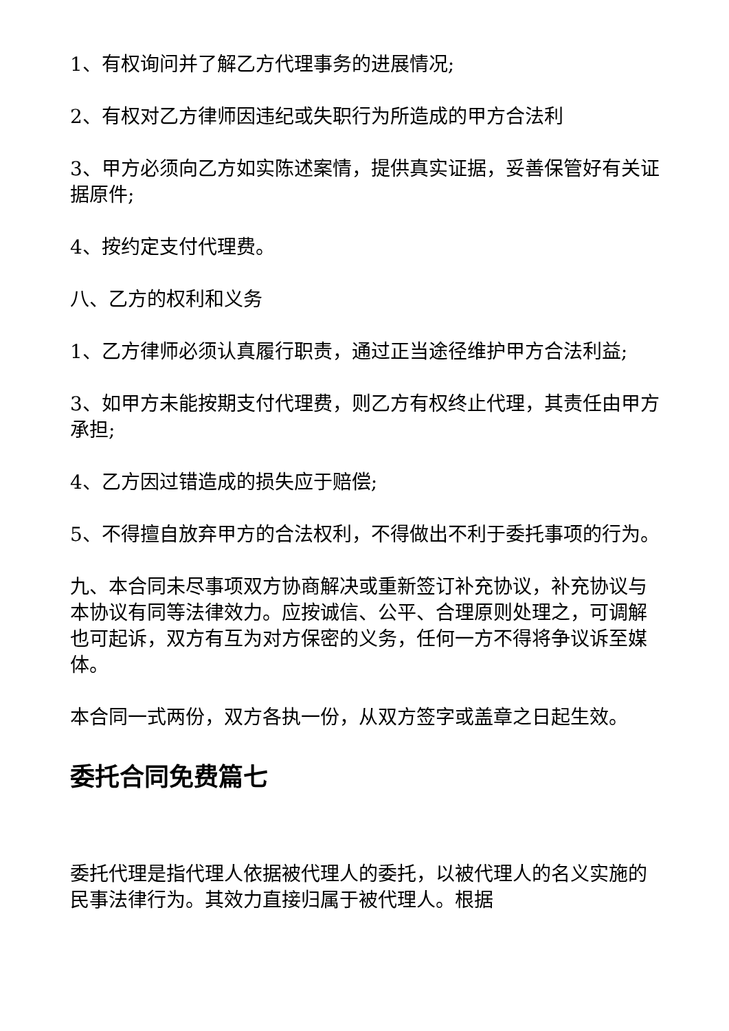1、有权询问并了解乙方代理事务的进展情况;
2、有权对乙方律师因违纪或失职行为所造成的甲方合法利
3、甲方必须向乙方如实陈述案情，提供真实证据，妥善保管好有关证据原件;
4、按约定支付代理费。
八、乙方的权利和义务
1、乙方律师必须认真履行职责，通过正当途径维护甲方合法利益;
3、如甲方未能按期支付代理费，则乙方有权终止代理，其责任由甲方承担;
4、乙方因过错造成的损失应于赔偿;
5、不得擅自放弃甲方的合法权利，不得做出不利于委托事项的行为。
九、本合同未尽事项双方协商解决或重新签订补充协议，补充协议与本协议有同等法律效力。应按诚信、公平、合理原则处理之，可调解也可起诉，双方有互为对方保密的义务，任何一方不得将争议诉至媒体。
本合同一式两份，双方各执一份，从双方签字或盖章之日起生效。
委托合同免费篇七
委托代理是指代理人依据被代理人的委托，以被代理人的名义实施的民事法律行为。其效力直接归属于被代理人。根据